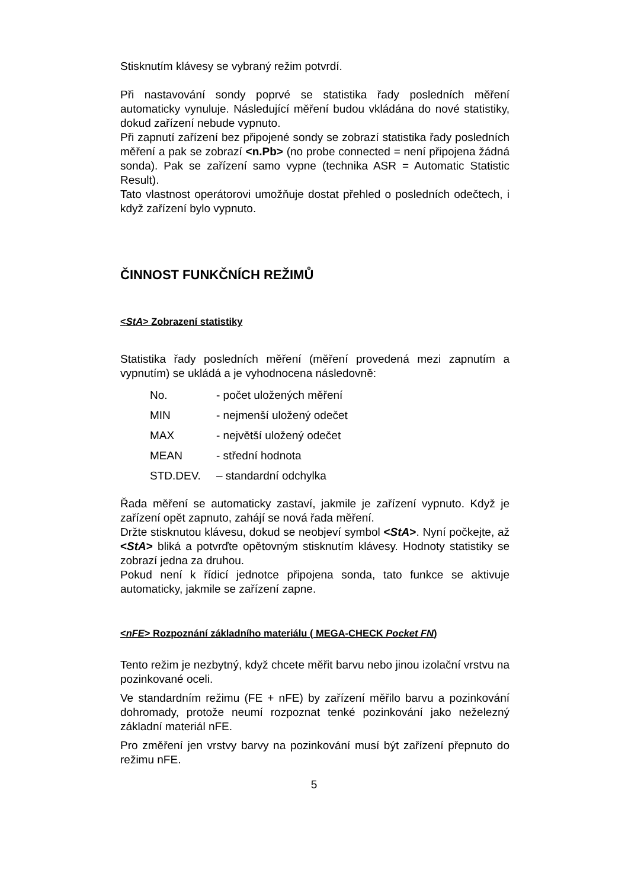Stisknutím klávesy se vybraný režim potvrdí.
Při nastavování sondy poprvé se statistika řady posledních měření automaticky vynuluje. Následující měření budou vkládána do nové statistiky, dokud zařízení nebude vypnuto.
Při zapnutí zařízení bez připojené sondy se zobrazí statistika řady posledních měření a pak se zobrazí <n.Pb> (no probe connected = není připojena žádná sonda). Pak se zařízení samo vypne (technika ASR = Automatic Statistic Result).
Tato vlastnost operátorovi umožňuje dostat přehled o posledních odečtech, i když zařízení bylo vypnuto.
ČINNOST FUNKČNÍCH REŽIMŮ
<StA> Zobrazení statistiky
Statistika řady posledních měření (měření provedená mezi zapnutím a vypnutím) se ukládá a je vyhodnocena následovně:
| No. | - počet uložených měření |
| MIN | - nejmenší uložený odečet |
| MAX | - největší uložený odečet |
| MEAN | - střední hodnota |
| STD.DEV. | – standardní odchylka |
Řada měření se automaticky zastaví, jakmile je zařízení vypnuto. Když je zařízení opět zapnuto, zahájí se nová řada měření.
Držte stisknutou klávesu, dokud se neobjeví symbol <StA>. Nyní počkejte, až <StA> bliká a potvrďte opětovným stisknutím klávesy. Hodnoty statistiky se zobrazí jedna za druhou.
Pokud není k řídicí jednotce připojena sonda, tato funkce se aktivuje automaticky, jakmile se zařízení zapne.
<nFE> Rozpoznání základního materiálu ( MEGA-CHECK Pocket FN)
Tento režim je nezbytný, když chcete měřit barvu nebo jinou izolační vrstvu na pozinkované oceli.
Ve standardním režimu (FE + nFE) by zařízení měřilo barvu a pozinkování dohromady, protože neumí rozpoznat tenké pozinkování jako neželezný základní materiál nFE.
Pro změření jen vrstvy barvy na pozinkování musí být zařízení přepnuto do režimu nFE.
5